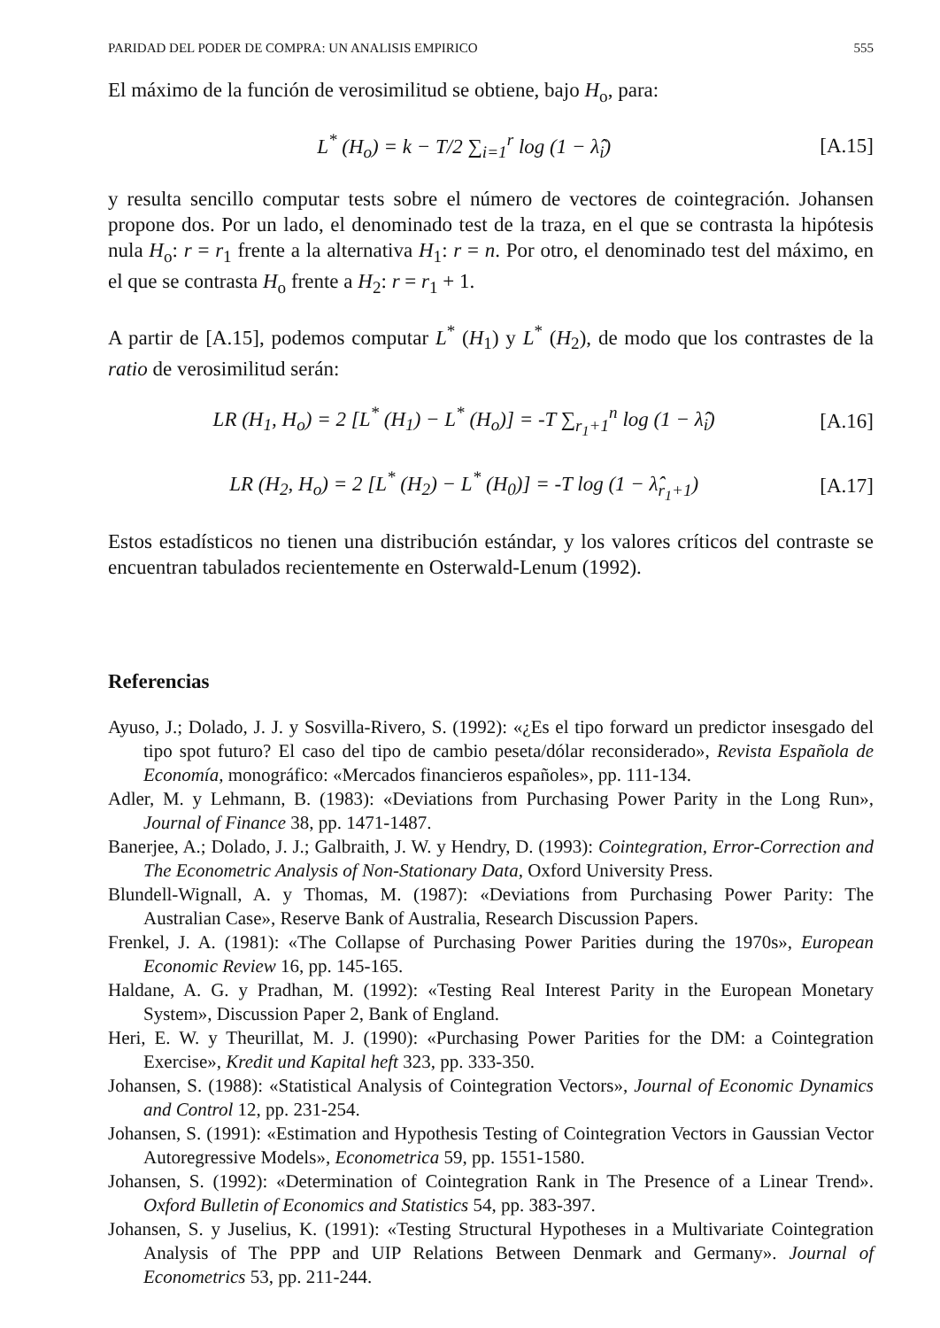PARIDAD DEL PODER DE COMPRA: UN ANALISIS EMPIRICO 555
El máximo de la función de verosimilitud se obtiene, bajo H<sub>o</sub>, para:
L<sup>*</sup> (H<sub>o</sub>) = k − T/2 ∑<sub>i=1</sub><sup>r</sup> log (1 − λ̂<sub>i</sub>) [A.15]
y resulta sencillo computar tests sobre el número de vectores de cointegración. Johansen propone dos. Por un lado, el denominado test de la traza, en el que se contrasta la hipótesis nula H<sub>o</sub>: r = r<sub>1</sub> frente a la alternativa H<sub>1</sub>: r = n. Por otro, el denominado test del máximo, en el que se contrasta H<sub>o</sub> frente a H<sub>2</sub>: r = r<sub>1</sub> + 1.
A partir de [A.15], podemos computar L<sup>*</sup> (H<sub>1</sub>) y L<sup>*</sup> (H<sub>2</sub>), de modo que los contrastes de la ratio de verosimilitud serán:
LR (H<sub>1</sub>, H<sub>o</sub>) = 2 [L<sup>*</sup> (H<sub>1</sub>) − L<sup>*</sup> (H<sub>o</sub>)] = -T ∑<sub>r<sub>1</sub>+1</sub><sup>n</sup> log (1 − λ̂<sub>i</sub>) [A.16]
LR (H<sub>2</sub>, H<sub>o</sub>) = 2 [L<sup>*</sup> (H<sub>2</sub>) − L<sup>*</sup> (H<sub>0</sub>)] = -T log (1 − λ̂<sub>r<sub>1</sub>+1</sub>) [A.17]
Estos estadísticos no tienen una distribución estándar, y los valores críticos del contraste se encuentran tabulados recientemente en Osterwald-Lenum (1992).
Referencias
Ayuso, J.; Dolado, J. J. y Sosvilla-Rivero, S. (1992): «¿Es el tipo forward un predictor insesgado del tipo spot futuro? El caso del tipo de cambio peseta/dólar reconsiderado», Revista Española de Economía, monográfico: «Mercados financieros españoles», pp. 111-134.
Adler, M. y Lehmann, B. (1983): «Deviations from Purchasing Power Parity in the Long Run», Journal of Finance 38, pp. 1471-1487.
Banerjee, A.; Dolado, J. J.; Galbraith, J. W. y Hendry, D. (1993): Cointegration, Error-Correction and The Econometric Analysis of Non-Stationary Data, Oxford University Press.
Blundell-Wignall, A. y Thomas, M. (1987): «Deviations from Purchasing Power Parity: The Australian Case», Reserve Bank of Australia, Research Discussion Papers.
Frenkel, J. A. (1981): «The Collapse of Purchasing Power Parities during the 1970s», European Economic Review 16, pp. 145-165.
Haldane, A. G. y Pradhan, M. (1992): «Testing Real Interest Parity in the European Monetary System», Discussion Paper 2, Bank of England.
Heri, E. W. y Theurillat, M. J. (1990): «Purchasing Power Parities for the DM: a Cointegration Exercise», Kredit und Kapital heft 323, pp. 333-350.
Johansen, S. (1988): «Statistical Analysis of Cointegration Vectors», Journal of Economic Dynamics and Control 12, pp. 231-254.
Johansen, S. (1991): «Estimation and Hypothesis Testing of Cointegration Vectors in Gaussian Vector Autoregressive Models», Econometrica 59, pp. 1551-1580.
Johansen, S. (1992): «Determination of Cointegration Rank in The Presence of a Linear Trend». Oxford Bulletin of Economics and Statistics 54, pp. 383-397.
Johansen, S. y Juselius, K. (1991): «Testing Structural Hypotheses in a Multivariate Cointegration Analysis of The PPP and UIP Relations Between Denmark and Germany». Journal of Econometrics 53, pp. 211-244.